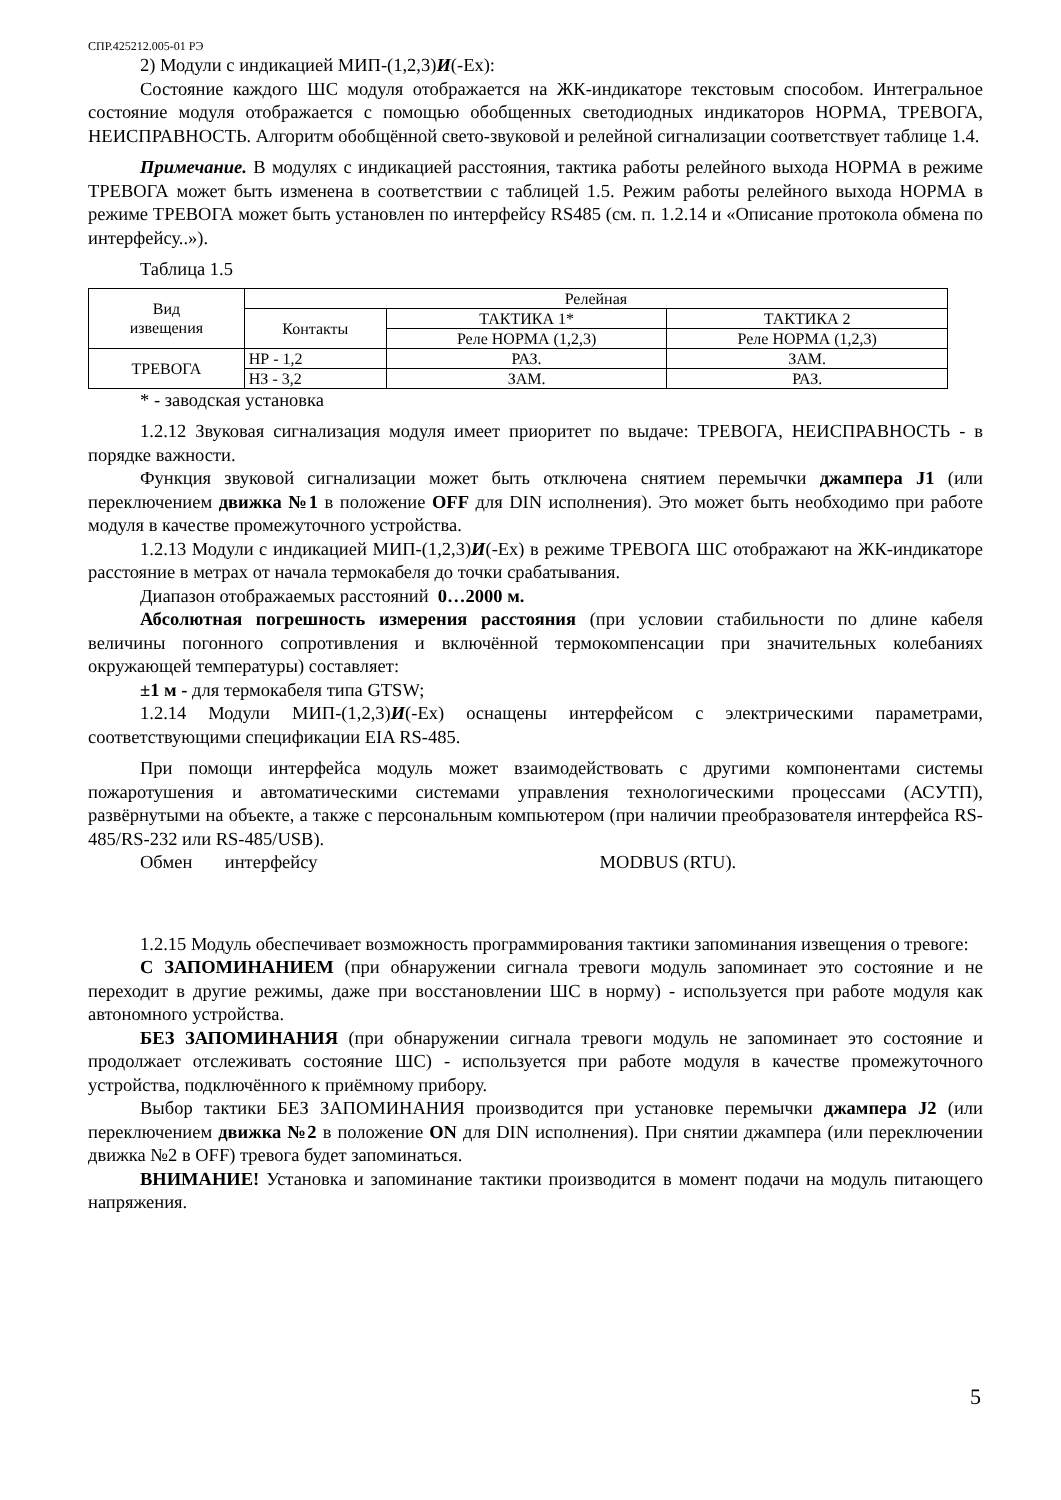СПР.425212.005-01 РЭ
2) Модули с индикацией МИП-(1,2,3)И(-Ex):
Состояние каждого ШС модуля отображается на ЖК-индикаторе текстовым способом. Интегральное состояние модуля отображается с помощью обобщенных светодиодных индикаторов НОРМА, ТРЕВОГА, НЕИСПРАВНОСТЬ. Алгоритм обобщённой свето-звуковой и релейной сигнализации соответствует таблице 1.4.
Примечание. В модулях с индикацией расстояния, тактика работы релейного выхода НОРМА в режиме ТРЕВОГА может быть изменена в соответствии с таблицей 1.5. Режим работы релейного выхода НОРМА в режиме ТРЕВОГА может быть установлен по интерфейсу RS485 (см. п. 1.2.14 и «Описание протокола обмена по интерфейсу..»).
Таблица 1.5
| Вид извещения | Релейная | | |
| | Контакты | ТАКТИКА 1* | ТАКТИКА 2 |
| | | Реле НОРМА (1,2,3) | Реле НОРМА (1,2,3) |
| ТРЕВОГА | НР - 1,2 | РАЗ. | ЗАМ. |
| | НЗ - 3,2 | ЗАМ. | РАЗ. |
* - заводская установка
1.2.12 Звуковая сигнализация модуля имеет приоритет по выдаче: ТРЕВОГА, НЕИСПРАВНОСТЬ - в порядке важности.
Функция звуковой сигнализации может быть отключена снятием перемычки джампера J1 (или переключением движка №1 в положение OFF для DIN исполнения). Это может быть необходимо при работе модуля в качестве промежуточного устройства.
1.2.13 Модули с индикацией МИП-(1,2,3)И(-Ex) в режиме ТРЕВОГА ШС отображают на ЖК-индикаторе расстояние в метрах от начала термокабеля до точки срабатывания.
Диапазон отображаемых расстояний 0…2000 м.
Абсолютная погрешность измерения расстояния (при условии стабильности по длине кабеля величины погонного сопротивления и включённой термокомпенсации при значительных колебаниях окружающей температуры) составляет:
±1 м - для термокабеля типа GTSW;
1.2.14 Модули МИП-(1,2,3)И(-Ex) оснащены интерфейсом с электрическими параметрами, соответствующими спецификации EIA RS-485.
При помощи интерфейса модуль может взаимодействовать с другими компонентами системы пожаротушения и автоматическими системами управления технологическими процессами (АСУТП), развёрнутыми на объекте, а также с персональным компьютером (при наличии преобразователя интерфейса RS-485/RS-232 или RS-485/USB).
Обмен интерфейсу MODBUS (RTU).
1.2.15 Модуль обеспечивает возможность программирования тактики запоминания извещения о тревоге:
С ЗАПОМИНАНИЕМ (при обнаружении сигнала тревоги модуль запоминает это состояние и не переходит в другие режимы, даже при восстановлении ШС в норму) - используется при работе модуля как автономного устройства.
БЕЗ ЗАПОМИНАНИЯ (при обнаружении сигнала тревоги модуль не запоминает это состояние и продолжает отслеживать состояние ШС) - используется при работе модуля в качестве промежуточного устройства, подключённого к приёмному прибору.
Выбор тактики БЕЗ ЗАПОМИНАНИЯ производится при установке перемычки джампера J2 (или переключением движка №2 в положение ON для DIN исполнения). При снятии джампера (или переключении движка №2 в OFF) тревога будет запоминаться.
ВНИМАНИЕ! Установка и запоминание тактики производится в момент подачи на модуль питающего напряжения.
5